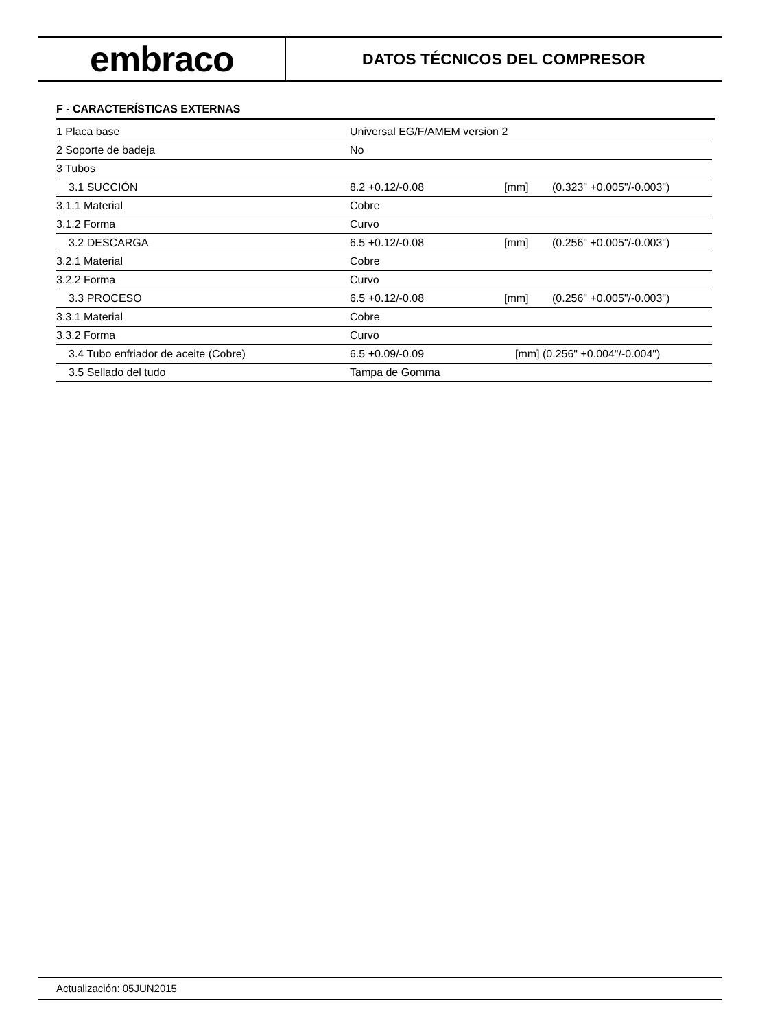embraco
DATOS TÉCNICOS DEL COMPRESOR
F - CARACTERÍSTICAS EXTERNAS
| 1 Placa base | Universal EG/F/AMEM version 2 | | |
| 2 Soporte de badeja | No | | |
| 3 Tubos | | | |
| 3.1 SUCCIÓN | 8.2 +0.12/-0.08 | [mm] | (0.323" +0.005"/-0.003") |
| 3.1.1 Material | Cobre | | |
| 3.1.2 Forma | Curvo | | |
| 3.2 DESCARGA | 6.5 +0.12/-0.08 | [mm] | (0.256" +0.005"/-0.003") |
| 3.2.1 Material | Cobre | | |
| 3.2.2 Forma | Curvo | | |
| 3.3 PROCESO | 6.5 +0.12/-0.08 | [mm] | (0.256" +0.005"/-0.003") |
| 3.3.1 Material | Cobre | | |
| 3.3.2 Forma | Curvo | | |
| 3.4 Tubo enfriador de aceite (Cobre) | 6.5 +0.09/-0.09 | [mm] (0.256" +0.004"/-0.004") | |
| 3.5 Sellado del tudo | Tampa de Gomma | | |
Actualización: 05JUN2015